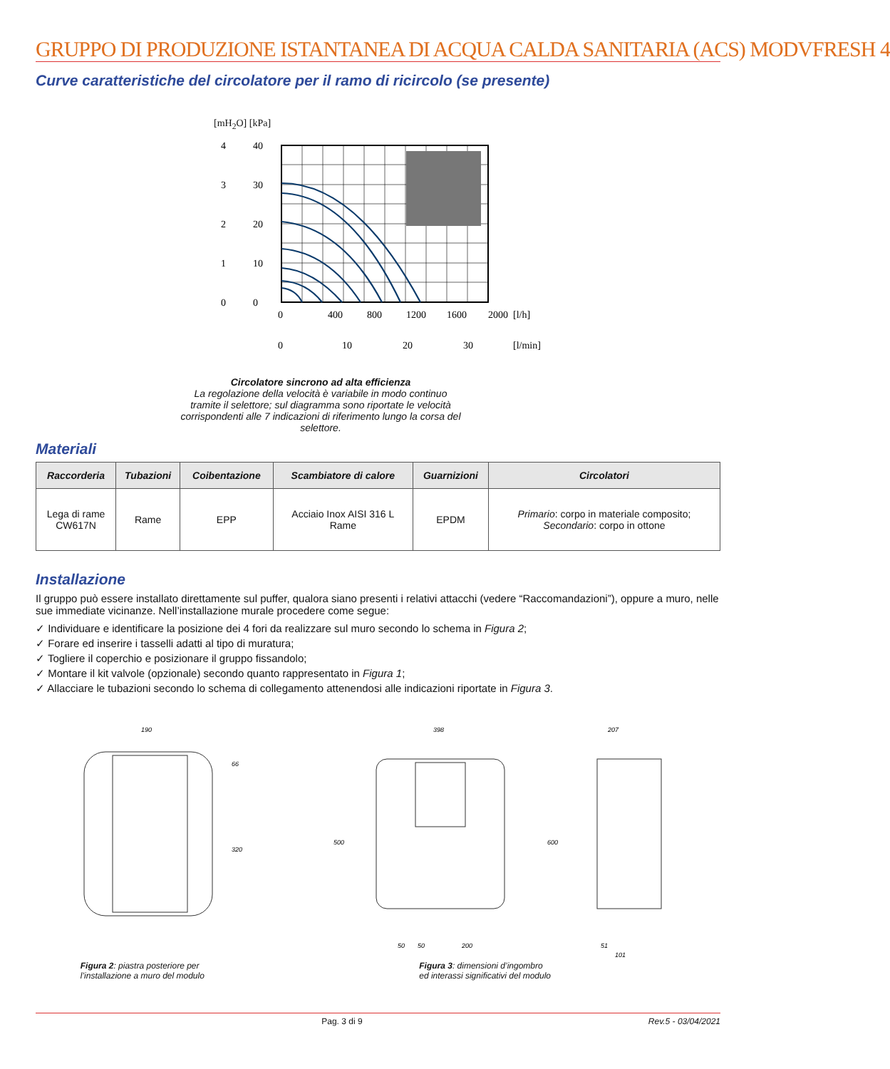GRUPPO DI PRODUZIONE ISTANTANEA DI ACQUA CALDA SANITARIA (ACS) MODVFRESH 4
Curve caratteristiche del circolatore per il ramo di ricircolo (se presente)
[mH<sub>2</sub>O] [kPa]
4
3
2
1
0
40
30
20
10
0
0
400
800
1200
1600
2000
[l/h]
0
10
20
30
[l/min]
Circolatore sincrono ad alta efficienza
La regolazione della velocità è variabile in modo continuo tramite il selettore; sul diagramma sono riportate le velocità corrispondenti alle 7 indicazioni di riferimento lungo la corsa del selettore.
Materiali
| Raccorderia | Tubazioni | Coibentazione | Scambiatore di calore | Guarnizioni | Circolatori |
| --- | --- | --- | --- | --- | --- |
| Lega di rame CW617N | Rame | EPP | Acciaio Inox AISI 316 L Rame | EPDM | Primario : corpo in materiale composito; Secondario : corpo in ottone |
Installazione
Il gruppo può essere installato direttamente sul puffer, qualora siano presenti i relativi attacchi (vedere “Raccomandazioni”), oppure a muro, nelle sue immediate vicinanze. Nell’installazione murale procedere come segue:
✓ Individuare e identificare la posizione dei 4 fori da realizzare sul muro secondo lo schema in Figura 2;
✓ Forare ed inserire i tasselli adatti al tipo di muratura;
✓ Togliere il coperchio e posizionare il gruppo fissandolo;
✓ Montare il kit valvole (opzionale) secondo quanto rappresentato in Figura 1;
✓ Allacciare le tubazioni secondo lo schema di collegamento attenendosi alle indicazioni riportate in Figura 3.
190
320
66
Figura 2: piastra posteriore per
l’installazione a muro del modulo
398
207
500
600
50
50
200
51
101
Figura 3: dimensioni d’ingombro
ed interassi significativi del modulo
Pag. 3 di 9 Rev.5 - 03/04/2021